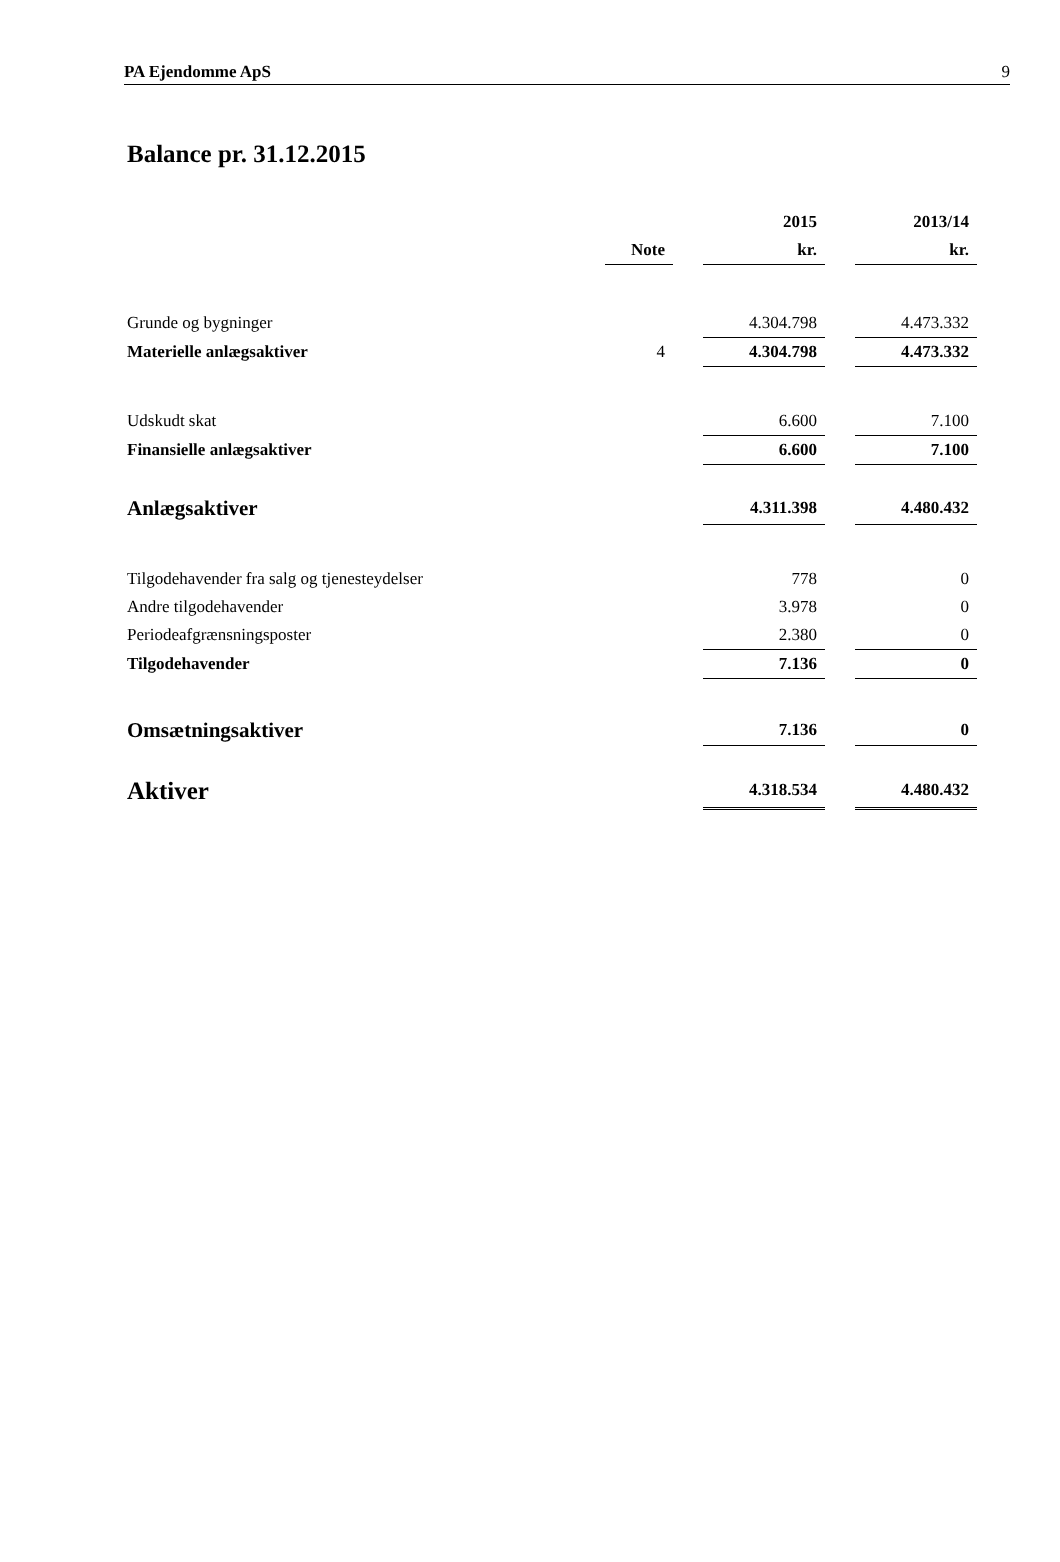PA Ejendomme ApS 9
Balance pr. 31.12.2015
| | | | 2015 | | 2013/14 |
| | Note | | kr. | | kr. |
| Grunde og bygninger | | | 4.304.798 | | 4.473.332 |
| Materielle anlægsaktiver | 4 | | 4.304.798 | | 4.473.332 |
| Udskudt skat | | | 6.600 | | 7.100 |
| Finansielle anlægsaktiver | | | 6.600 | | 7.100 |
| Anlægsaktiver | | | 4.311.398 | | 4.480.432 |
| Tilgodehavender fra salg og tjenesteydelser | | | 778 | | 0 |
| Andre tilgodehavender | | | 3.978 | | 0 |
| Periodeafgrænsningsposter | | | 2.380 | | 0 |
| Tilgodehavender | | | 7.136 | | 0 |
| Omsætningsaktiver | | | 7.136 | | 0 |
| Aktiver | | | 4.318.534 | | 4.480.432 |